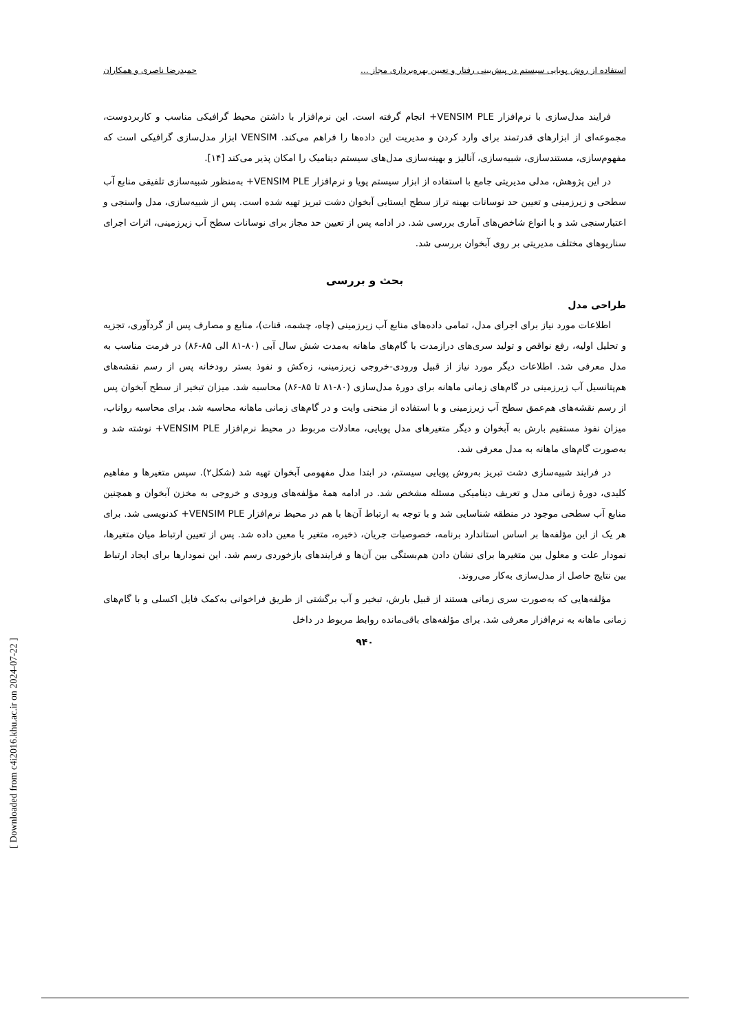استفاده از روش پویایی سیستم در پیش‌بینی رفتار و تعیین بهره‌برداری مجاز ... حمیدرضا ناصری و همکاران
فرایند مدل‌سازی با نرم‌افزار VENSIM PLE+ انجام گرفته است. این نرم‌افزار با داشتن محیط گرافیکی مناسب و کاربردوست، مجموعه‌ای از ابزارهای قدرتمند برای وارد کردن و مدیریت این داده‌ها را فراهم می‌کند. VENSIM ابزار مدل‌سازی گرافیکی است که مفهوم‌سازی، مستندسازی، شبیه‌سازی، آنالیز و بهینه‌سازی مدل‌های سیستم دینامیک را امکان پذیر می‌کند [۱۴].
در این پژوهش، مدلی مدیریتی جامع با استفاده از ابزار سیستم پویا و نرم‌افزار VENSIM PLE+ به‌منظور شبیه‌سازی تلفیقی منابع آب سطحی و زیرزمینی و تعیین حد نوسانات بهینه تراز سطح ایستابی آبخوان دشت تبریز تهیه شده است. پس از شبیه‌سازی، مدل واسنجی و اعتبارسنجی شد و با انواع شاخص‌های آماری بررسی شد. در ادامه پس از تعیین حد مجاز برای نوسانات سطح آب زیرزمینی، اثرات اجرای سناریوهای مختلف مدیریتی بر روی آبخوان بررسی شد.
بحث و بررسی
طراحی مدل
اطلاعات مورد نیاز برای اجرای مدل، تمامی داده‌های منابع آب زیرزمینی (چاه، چشمه، قنات)، منابع و مصارف پس از گردآوری، تجزیه و تحلیل اولیه، رفع نواقص و تولید سری‌های درازمدت با گام‌های ماهانه به‌مدت شش سال آبی (۸۰-۸۱ الی ۸۵-۸۶) در فرمت مناسب به مدل معرفی شد. اطلاعات دیگر مورد نیاز از قبیل ورودی-خروجی زیرزمینی، زه‌کش و نفوذ بستر رودخانه پس از رسم نقشه‌های هم‌پتانسیل آب زیرزمینی در گام‌های زمانی ماهانه برای دورهٔ مدل‌سازی (۸۰-۸۱ تا ۸۵-۸۶) محاسبه شد. میزان تبخیر از سطح آبخوان پس از رسم نقشه‌های هم‌عمق سطح آب زیرزمینی و با استفاده از منحنی وایت و در گام‌های زمانی ماهانه محاسبه شد. برای محاسبه رواناب، میزان نفوذ مستقیم بارش به آبخوان و دیگر متغیرهای مدل پویایی، معادلات مربوط در محیط نرم‌افزار VENSIM PLE+ نوشته شد و به‌صورت گام‌های ماهانه به مدل معرفی شد.
در فرایند شبیه‌سازی دشت تبریز به‌روش پویایی سیستم، در ابتدا مدل مفهومی آبخوان تهیه شد (شکل۲). سپس متغیرها و مفاهیم کلیدی، دورهٔ زمانی مدل و تعریف دینامیکی مسئله مشخص شد. در ادامه همهٔ مؤلفه‌های ورودی و خروجی به مخزن آبخوان و همچنین منابع آب سطحی موجود در منطقه شناسایی شد و با توجه به ارتباط آن‌ها با هم در محیط نرم‌افزار VENSIM PLE+ کدنویسی شد. برای هر یک از این مؤلفه‌ها بر اساس استاندارد برنامه، خصوصیات جریان، ذخیره، متغیر یا معین داده شد. پس از تعیین ارتباط میان متغیرها، نمودار علت و معلول بین متغیرها برای نشان دادن هم‌بستگی بین آن‌ها و فرایندهای بازخوردی رسم شد. این نمودارها برای ایجاد ارتباط بین نتایج حاصل از مدل‌سازی به‌کار می‌روند.
مؤلفه‌هایی که به‌صورت سری زمانی هستند از قبیل بارش، تبخیر و آب برگشتی از طریق فراخوانی به‌کمک فایل اکسلی و با گام‌های زمانی ماهانه به نرم‌افزار معرفی شد. برای مؤلفه‌های باقی‌مانده روابط مربوط در داخل
۹۴۰
[ Downloaded from c4i2016.khu.ac.ir on 2024-07-22 ]